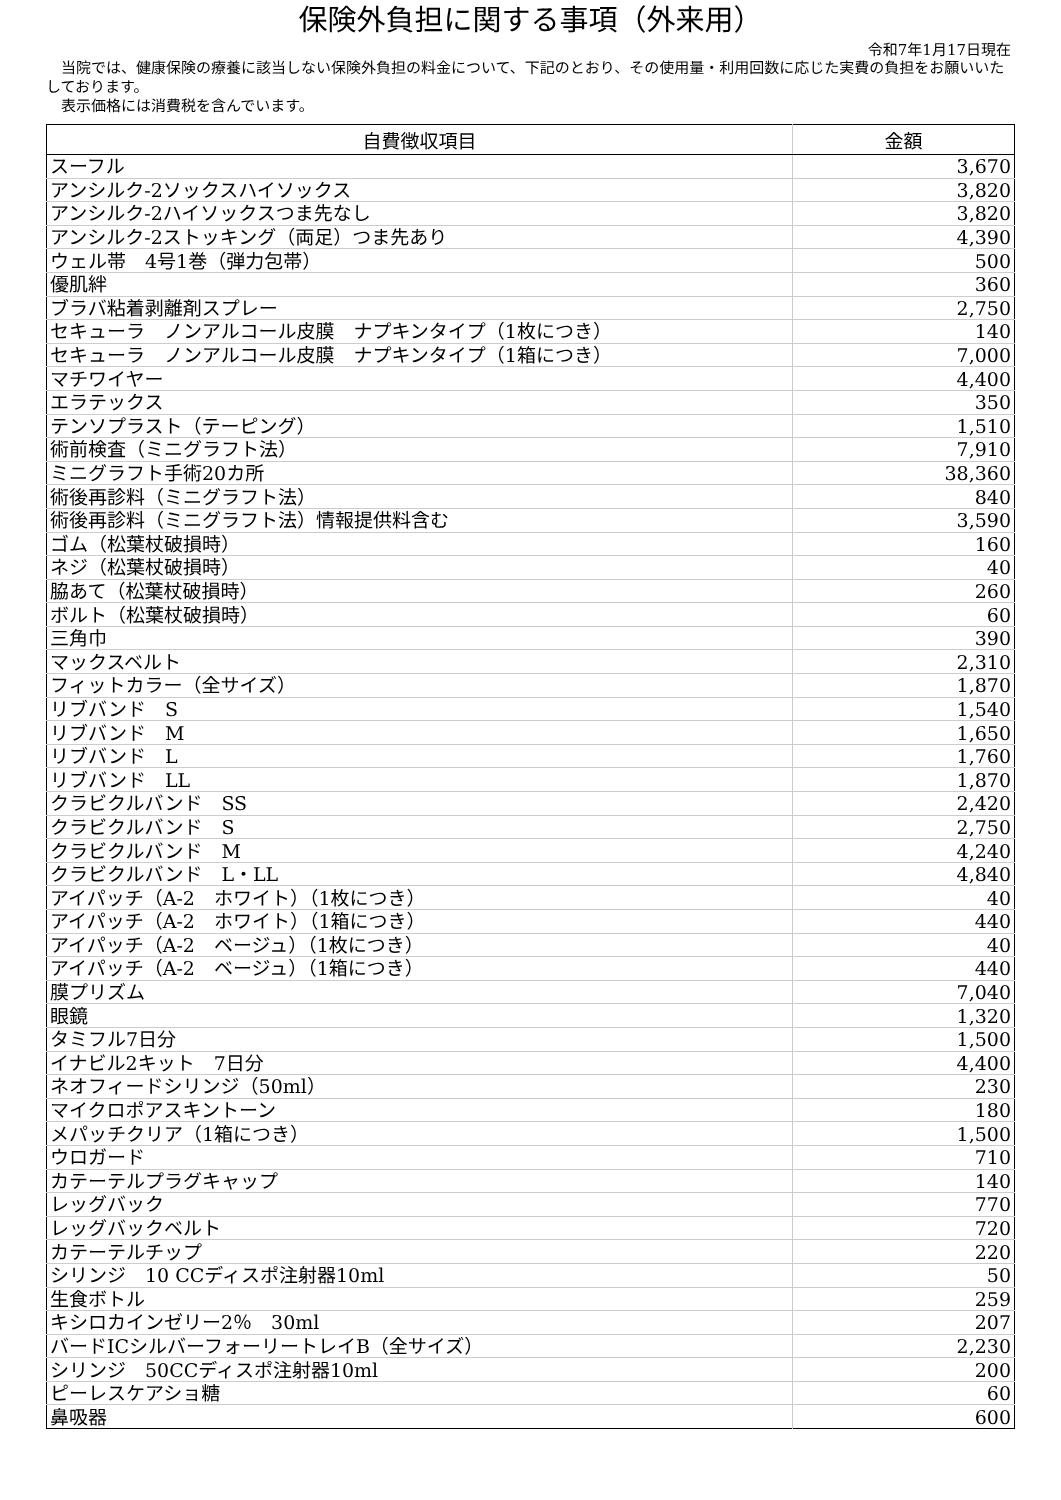保険外負担に関する事項（外来用）
令和7年1月17日現在
　当院では、健康保険の療養に該当しない保険外負担の料金について、下記のとおり、その使用量・利用回数に応じた実費の負担をお願いいたしております。
　表示価格には消費税を含んでいます。
| 自費徴収項目 | 金額 |
| --- | --- |
| スーフル | 3,670 |
| アンシルク-2ソックスハイソックス | 3,820 |
| アンシルク-2ハイソックスつま先なし | 3,820 |
| アンシルク-2ストッキング（両足）つま先あり | 4,390 |
| ウェル帯 4号1巻（弾力包帯） | 500 |
| 優肌絆 | 360 |
| ブラバ粘着剥離剤スプレー | 2,750 |
| セキューラ ノンアルコール皮膜 ナプキンタイプ（1枚につき） | 140 |
| セキューラ ノンアルコール皮膜 ナプキンタイプ（1箱につき） | 7,000 |
| マチワイヤー | 4,400 |
| エラテックス | 350 |
| テンソプラスト（テーピング） | 1,510 |
| 術前検査（ミニグラフト法） | 7,910 |
| ミニグラフト手術20カ所 | 38,360 |
| 術後再診料（ミニグラフト法） | 840 |
| 術後再診料（ミニグラフト法）情報提供料含む | 3,590 |
| ゴム（松葉杖破損時） | 160 |
| ネジ（松葉杖破損時） | 40 |
| 脇あて（松葉杖破損時） | 260 |
| ボルト（松葉杖破損時） | 60 |
| 三角巾 | 390 |
| マックスベルト | 2,310 |
| フィットカラー（全サイズ） | 1,870 |
| リブバンド S | 1,540 |
| リブバンド M | 1,650 |
| リブバンド L | 1,760 |
| リブバンド LL | 1,870 |
| クラビクルバンド SS | 2,420 |
| クラビクルバンド S | 2,750 |
| クラビクルバンド M | 4,240 |
| クラビクルバンド L・LL | 4,840 |
| アイパッチ（A-2 ホワイト）（1枚につき） | 40 |
| アイパッチ（A-2 ホワイト）（1箱につき） | 440 |
| アイパッチ（A-2 ベージュ）（1枚につき） | 40 |
| アイパッチ（A-2 ベージュ）（1箱につき） | 440 |
| 膜プリズム | 7,040 |
| 眼鏡 | 1,320 |
| タミフル7日分 | 1,500 |
| イナビル2キット 7日分 | 4,400 |
| ネオフィードシリンジ（50ml） | 230 |
| マイクロポアスキントーン | 180 |
| メパッチクリア（1箱につき） | 1,500 |
| ウロガード | 710 |
| カテーテルプラグキャップ | 140 |
| レッグバック | 770 |
| レッグバックベルト | 720 |
| カテーテルチップ | 220 |
| シリンジ 10 CCディスポ注射器10ml | 50 |
| 生食ボトル | 259 |
| キシロカインゼリー2％ 30ml | 207 |
| バードICシルバーフォーリートレイB（全サイズ） | 2,230 |
| シリンジ 50CCディスポ注射器10ml | 200 |
| ピーレスケアショ糖 | 60 |
| 鼻吸器 | 600 |